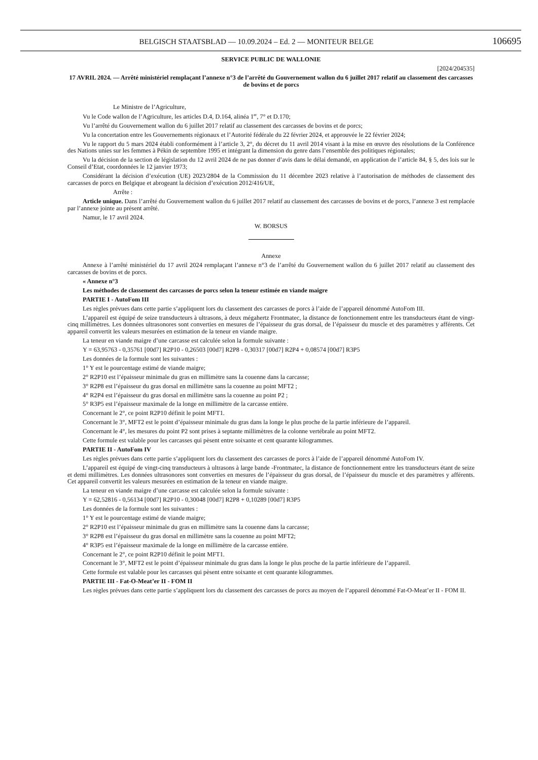BELGISCH STAATSBLAD — 10.09.2024 – Ed. 2 — MONITEUR BELGE 106695
SERVICE PUBLIC DE WALLONIE
[2024/204535]
17 AVRIL 2024. — Arrêté ministériel remplaçant l’annexe n°3 de l’arrêté du Gouvernement wallon du 6 juillet 2017 relatif au classement des carcasses de bovins et de porcs
Le Ministre de l’Agriculture,
Vu le Code wallon de l’Agriculture, les articles D.4, D.164, alinéa 1<sup>er</sup>, 7° et D.170;
Vu l’arrêté du Gouvernement wallon du 6 juillet 2017 relatif au classement des carcasses de bovins et de porcs;
Vu la concertation entre les Gouvernements régionaux et l’Autorité fédérale du 22 février 2024, et approuvée le 22 février 2024;
Vu le rapport du 5 mars 2024 établi conformément à l’article 3, 2°, du décret du 11 avril 2014 visant à la mise en œuvre des résolutions de la Conférence des Nations unies sur les femmes à Pékin de septembre 1995 et intégrant la dimension du genre dans l’ensemble des politiques régionales;
Vu la décision de la section de législation du 12 avril 2024 de ne pas donner d’avis dans le délai demandé, en application de l’article 84, § 5, des lois sur le Conseil d’Etat, coordonnées le 12 janvier 1973;
Considérant la décision d’exécution (UE) 2023/2804 de la Commission du 11 décembre 2023 relative à l’autorisation de méthodes de classement des carcasses de porcs en Belgique et abrogeant la décision d’exécution 2012/416/UE,
Arrête :
Article unique. Dans l’arrêté du Gouvernement wallon du 6 juillet 2017 relatif au classement des carcasses de bovins et de porcs, l’annexe 3 est remplacée par l’annexe jointe au présent arrêté.
Namur, le 17 avril 2024.
W. BORSUS
Annexe
Annexe à l’arrêté ministériel du 17 avril 2024 remplaçant l’annexe n°3 de l’arrêté du Gouvernement wallon du 6 juillet 2017 relatif au classement des carcasses de bovins et de porcs.
« Annexe n°3
Les méthodes de classement des carcasses de porcs selon la teneur estimée en viande maigre
PARTIE I - AutoFom III
Les règles prévues dans cette partie s’appliquent lors du classement des carcasses de porcs à l’aide de l’appareil dénommé AutoFom III.
L’appareil est équipé de seize transducteurs à ultrasons, à deux mégahertz Frontmatec, la distance de fonctionnement entre les transducteurs étant de vingt-cinq millimètres. Les données ultrasonores sont converties en mesures de l’épaisseur du gras dorsal, de l’épaisseur du muscle et des paramètres y afférents. Cet appareil convertit les valeurs mesurées en estimation de la teneur en viande maigre.
La teneur en viande maigre d’une carcasse est calculée selon la formule suivante :
Y = 63,95763 - 0,35761 [00d7] R2P10 - 0,26503 [00d7] R2P8 - 0,30317 [00d7] R2P4 + 0,08574 [00d7] R3P5
Les données de la formule sont les suivantes :
1° Y est le pourcentage estimé de viande maigre;
2° R2P10 est l’épaisseur minimale du gras en millimètre sans la couenne dans la carcasse;
3° R2P8 est l’épaisseur du gras dorsal en millimètre sans la couenne au point MFT2 ;
4° R2P4 est l’épaisseur du gras dorsal en millimètre sans la couenne au point P2 ;
5° R3P5 est l’épaisseur maximale de la longe en millimètre de la carcasse entière.
Concernant le 2°, ce point R2P10 définit le point MFT1.
Concernant le 3°, MFT2 est le point d’épaisseur minimale du gras dans la longe le plus proche de la partie inférieure de l’appareil.
Concernant le 4°, les mesures du point P2 sont prises à septante millimètres de la colonne vertébrale au point MFT2.
Cette formule est valable pour les carcasses qui pèsent entre soixante et cent quarante kilogrammes.
PARTIE II - AutoFom IV
Les règles prévues dans cette partie s’appliquent lors du classement des carcasses de porcs à l’aide de l’appareil dénommé AutoFom IV.
L’appareil est équipé de vingt-cinq transducteurs à ultrasons à large bande -Frontmatec, la distance de fonctionnement entre les transducteurs étant de seize et demi millimètres. Les données ultrasonores sont converties en mesures de l’épaisseur du gras dorsal, de l’épaisseur du muscle et des paramètres y afférents. Cet appareil convertit les valeurs mesurées en estimation de la teneur en viande maigre.
La teneur en viande maigre d’une carcasse est calculée selon la formule suivante :
Y = 62,52816 - 0,56134 [00d7] R2P10 - 0,30048 [00d7] R2P8 + 0,10289 [00d7] R3P5
Les données de la formule sont les suivantes :
1° Y est le pourcentage estimé de viande maigre;
2° R2P10 est l’épaisseur minimale du gras en millimètre sans la couenne dans la carcasse;
3° R2P8 est l’épaisseur du gras dorsal en millimètre sans la couenne au point MFT2;
4° R3P5 est l’épaisseur maximale de la longe en millimètre de la carcasse entière.
Concernant le 2°, ce point R2P10 définit le point MFT1.
Concernant le 3°, MFT2 est le point d’épaisseur minimale du gras dans la longe le plus proche de la partie inférieure de l’appareil.
Cette formule est valable pour les carcasses qui pèsent entre soixante et cent quarante kilogrammes.
PARTIE III - Fat-O-Meat’er II - FOM II
Les règles prévues dans cette partie s’appliquent lors du classement des carcasses de porcs au moyen de l’appareil dénommé Fat-O-Meat’er II - FOM II.